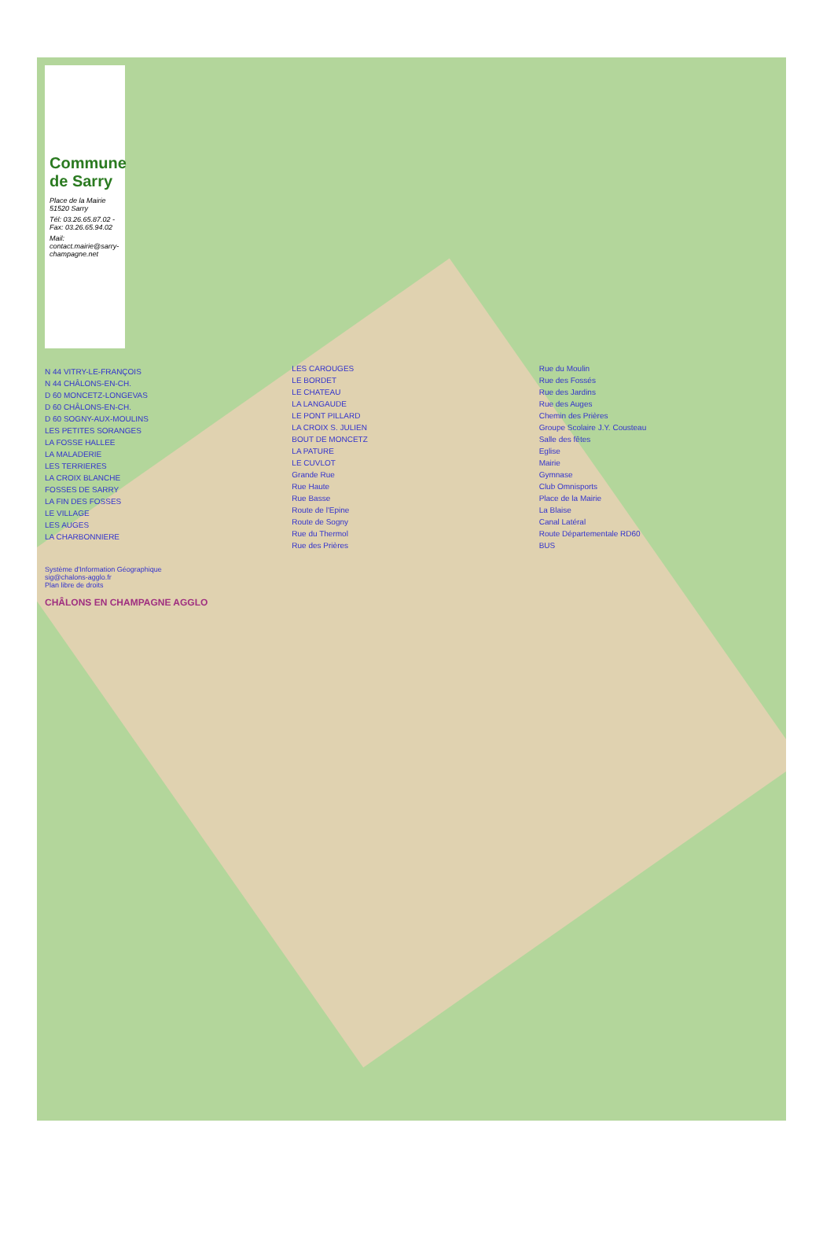Commune de Sarry
Place de la Mairie 51520 Sarry
Tél: 03.26.65.87.02 - Fax: 03.26.65.94.02
Mail: contact.mairie@sarry-champagne.net
N 44 VITRY-LE-FRANÇOIS
N 44 CHÂLONS-EN-CH.
D 60 MONCETZ-LONGEVAS
D 60 CHÂLONS-EN-CH.
D 60 SOGNY-AUX-MOULINS
LES PETITES SORANGES
LA FOSSE HALLEE
LA MALADERIE
LES TERRIERES
LA CROIX BLANCHE
FOSSES DE SARRY
LA FIN DES FOSSES
LE VILLAGE
LES AUGES
LA CHARBONNIERE
LES CAROUGES
LE BORDET
LE CHATEAU
LA LANGAUDE
LE PONT PILLARD
LA CROIX S. JULIEN
BOUT DE MONCETZ
LA PATURE
LE CUVLOT
Grande Rue
Rue Haute
Rue Basse
Route de l'Epine
Route de Sogny
Rue du Thermol
Rue des Prières
Rue du Moulin
Rue des Fossés
Rue des Jardins
Rue des Auges
Chemin des Prières
Groupe Scolaire J.Y. Cousteau
Salle des fêtes
Eglise
Mairie
Gymnase
Club Omnisports
Place de la Mairie
La Blaise
Canal Latéral
Route Départementale RD60
BUS
Système d'Information Géographique
sig@chalons-agglo.fr
Plan libre de droits
CHÂLONS EN CHAMPAGNE AGGLO